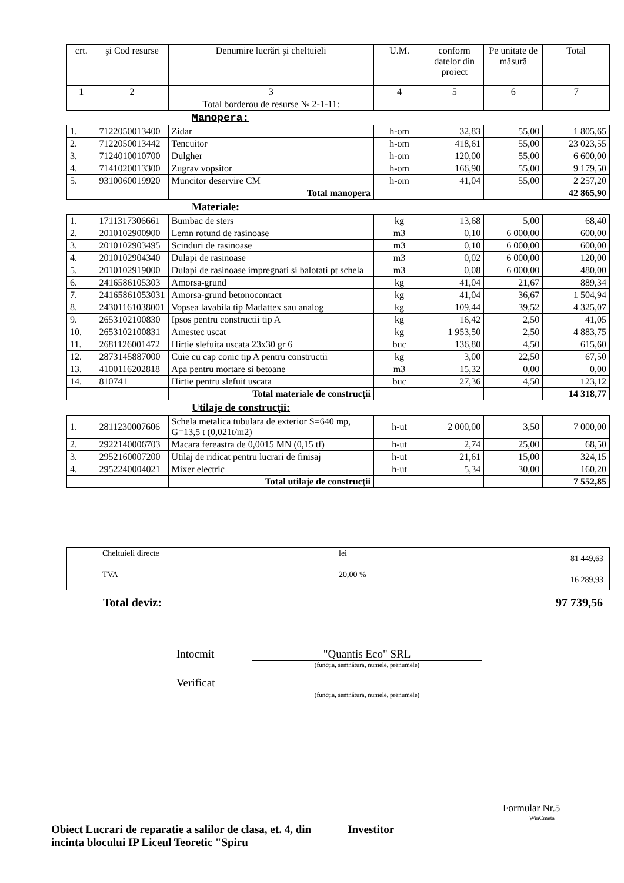| crt. | şi Cod resurse | Denumire lucrări şi cheltuieli | U.M. | conform datelor din proiect | Pe unitate de măsură | Total |
| --- | --- | --- | --- | --- | --- | --- |
| 1 | 2 | 3 | 4 | 5 | 6 | 7 |
| | | Total borderou de resurse № 2-1-11: | | | | |
| | | Manopera: | | | | |
| 1. | 7122050013400 | Zidar | h-om | 32,83 | 55,00 | 1 805,65 |
| 2. | 7122050013442 | Tencuitor | h-om | 418,61 | 55,00 | 23 023,55 |
| 3. | 7124010010700 | Dulgher | h-om | 120,00 | 55,00 | 6 600,00 |
| 4. | 7141020013300 | Zugrav vopsitor | h-om | 166,90 | 55,00 | 9 179,50 |
| 5. | 9310060019920 | Muncitor deservire CM | h-om | 41,04 | 55,00 | 2 257,20 |
| | | Total manopera | | | | 42 865,90 |
| | | Materiale: | | | | |
| 1. | 1711317306661 | Bumbac de sters | kg | 13,68 | 5,00 | 68,40 |
| 2. | 2010102900900 | Lemn rotund de rasinoase | m3 | 0,10 | 6 000,00 | 600,00 |
| 3. | 2010102903495 | Scinduri de rasinoase | m3 | 0,10 | 6 000,00 | 600,00 |
| 4. | 2010102904340 | Dulapi de rasinoase | m3 | 0,02 | 6 000,00 | 120,00 |
| 5. | 2010102919000 | Dulapi de rasinoase impregnati si balotati pt schela | m3 | 0,08 | 6 000,00 | 480,00 |
| 6. | 2416586105303 | Amorsa-grund | kg | 41,04 | 21,67 | 889,34 |
| 7. | 24165861053031 | Amorsa-grund betonocontact | kg | 41,04 | 36,67 | 1 504,94 |
| 8. | 24301161038001 | Vopsea lavabila tip Matlattex sau analog | kg | 109,44 | 39,52 | 4 325,07 |
| 9. | 2653102100830 | Ipsos pentru constructii tip A | kg | 16,42 | 2,50 | 41,05 |
| 10. | 2653102100831 | Amestec uscat | kg | 1 953,50 | 2,50 | 4 883,75 |
| 11. | 2681126001472 | Hirtie slefuita uscata 23x30 gr 6 | buc | 136,80 | 4,50 | 615,60 |
| 12. | 2873145887000 | Cuie cu cap conic tip A pentru constructii | kg | 3,00 | 22,50 | 67,50 |
| 13. | 4100116202818 | Apa pentru mortare si betoane | m3 | 15,32 | 0,00 | 0,00 |
| 14. | 810741 | Hirtie pentru slefuit uscata | buc | 27,36 | 4,50 | 123,12 |
| | | Total materiale de construcţii | | | | 14 318,77 |
| | | Utilaje de construcţii: | | | | |
| 1. | 2811230007606 | Schela metalica tubulara de exterior S=640 mp, G=13,5 t (0,021t/m2) | h-ut | 2 000,00 | 3,50 | 7 000,00 |
| 2. | 2922140006703 | Macara fereastra de 0,0015 MN (0,15 tf) | h-ut | 2,74 | 25,00 | 68,50 |
| 3. | 2952160007200 | Utilaj de ridicat pentru lucrari de finisaj | h-ut | 21,61 | 15,00 | 324,15 |
| 4. | 2952240004021 | Mixer electric | h-ut | 5,34 | 30,00 | 160,20 |
| | | Total utilaje de construcţii | | | | 7 552,85 |
| Cheltuieli directe | lei | 81 449,63 |
| TVA | 20,00 % | 16 289,93 |
Total deviz: 97 739,56
Intocmit "Quantis Eco" SRL
(funcţia, semnătura, numele, prenumele)
Verificat
(funcţia, semnătura, numele, prenumele)
Formular Nr.5
WinCmeta
Obiect Lucrari de reparatie a salilor de clasa, et. 4, din incinta blocului IP Liceul Teoretic "Spiru
Investitor